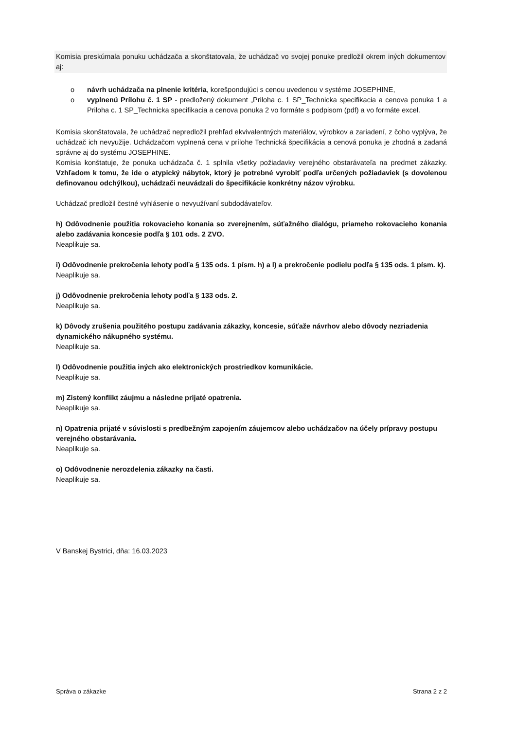Komisia preskúmala ponuku uchádzača a skonštatovala, že uchádzač vo svojej ponuke predložil okrem iných dokumentov aj:
o návrh uchádzača na plnenie kritéria, korešpondujúci s cenou uvedenou v systéme JOSEPHINE,
o vyplnenú Prílohu č. 1 SP - predložený dokument „Priloha c. 1 SP_Technicka specifikacia a cenova ponuka 1 a Priloha c. 1 SP_Technicka specifikacia a cenova ponuka 2 vo formáte s podpisom (pdf) a vo formáte excel.
Komisia skonštatovala, že uchádzač nepredložil prehľad ekvivalentných materiálov, výrobkov a zariadení, z čoho vyplýva, že uchádzač ich nevyužije. Uchádzačom vyplnená cena v prílohe Technická špecifikácia a cenová ponuka je zhodná a zadaná správne aj do systému JOSEPHINE.
Komisia konštatuje, že ponuka uchádzača č. 1 splnila všetky požiadavky verejného obstarávateľa na predmet zákazky. Vzhľadom k tomu, že ide o atypický nábytok, ktorý je potrebné vyrobiť podľa určených požiadaviek (s dovolenou definovanou odchýlkou), uchádzači neuvádzali do špecifikácie konkrétny názov výrobku.
Uchádzač predložil čestné vyhlásenie o nevyužívaní subdodávateľov.
h) Odôvodnenie použitia rokovacieho konania so zverejnením, súťažného dialógu, priameho rokovacieho konania alebo zadávania koncesie podľa § 101 ods. 2 ZVO.
Neaplikuje sa.
i) Odôvodnenie prekročenia lehoty podľa § 135 ods. 1 písm. h) a l) a prekročenie podielu podľa § 135 ods. 1 písm. k).
Neaplikuje sa.
j) Odôvodnenie prekročenia lehoty podľa § 133 ods. 2.
Neaplikuje sa.
k) Dôvody zrušenia použitého postupu zadávania zákazky, koncesie, súťaže návrhov alebo dôvody nezriadenia dynamického nákupného systému.
Neaplikuje sa.
l) Odôvodnenie použitia iných ako elektronických prostriedkov komunikácie.
Neaplikuje sa.
m) Zistený konflikt záujmu a následne prijaté opatrenia.
Neaplikuje sa.
n) Opatrenia prijaté v súvislosti s predbežným zapojením záujemcov alebo uchádzačov na účely prípravy postupu verejného obstarávania.
Neaplikuje sa.
o) Odôvodnenie nerozdelenia zákazky na časti.
Neaplikuje sa.
V Banskej Bystrici, dňa: 16.03.2023
Správa o zákazke Strana 2 z 2